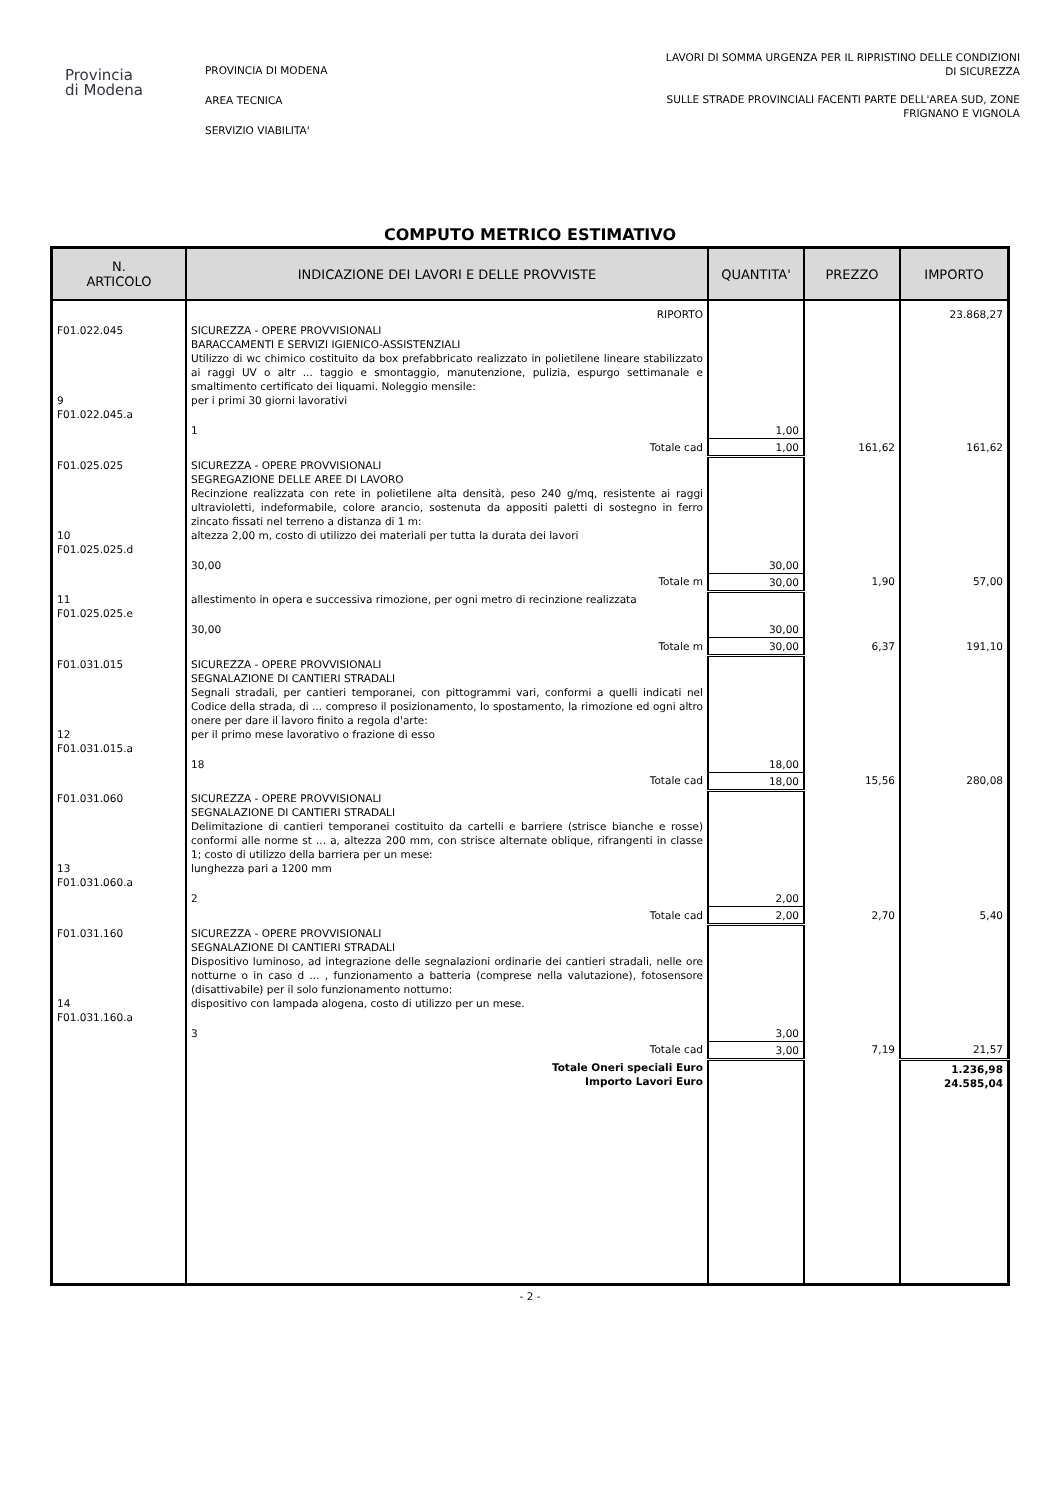Provincia
di Modena
PROVINCIA DI MODENA
AREA TECNICA
SERVIZIO VIABILITA'
LAVORI DI SOMMA URGENZA PER IL RIPRISTINO DELLE CONDIZIONI
DI SICUREZZA
SULLE STRADE PROVINCIALI FACENTI PARTE DELL'AREA SUD, ZONE
FRIGNANO E VIGNOLA
COMPUTO METRICO ESTIMATIVO
| N. ARTICOLO | INDICAZIONE DEI LAVORI E DELLE PROVVISTE | QUANTITA' | PREZZO | IMPORTO |
| --- | --- | --- | --- | --- |
| | RIPORTO | | | 23.868,27 |
| F01.022.045 9 F01.022.045.a | SICUREZZA - OPERE PROVVISIONALI BARACCAMENTI E SERVIZI IGIENICO-ASSISTENZIALI Utilizzo di wc chimico costituito da box prefabbricato realizzato in polietilene lineare stabilizzato ai raggi UV o altr ... taggio e smontaggio, manutenzione, pulizia, espurgo settimanale e smaltimento certificato dei liquami. Noleggio mensile: per i primi 30 giorni lavorativi | | | |
| | 1 | 1,00 | | |
| | Totale cad | 1,00 | 161,62 | 161,62 |
| F01.025.025 10 F01.025.025.d | SICUREZZA - OPERE PROVVISIONALI SEGREGAZIONE DELLE AREE DI LAVORO Recinzione realizzata con rete in polietilene alta densità, peso 240 g/mq, resistente ai raggi ultravioletti, indeformabile, colore arancio, sostenuta da appositi paletti di sostegno in ferro zincato fissati nel terreno a distanza di 1 m: altezza 2,00 m, costo di utilizzo dei materiali per tutta la durata dei lavori | | | |
| | 30,00 | 30,00 | | |
| | Totale m | 30,00 | 1,90 | 57,00 |
| 11 F01.025.025.e | allestimento in opera e successiva rimozione, per ogni metro di recinzione realizzata | | | |
| | 30,00 | 30,00 | | |
| | Totale m | 30,00 | 6,37 | 191,10 |
| F01.031.015 12 F01.031.015.a | SICUREZZA - OPERE PROVVISIONALI SEGNALAZIONE DI CANTIERI STRADALI Segnali stradali, per cantieri temporanei, con pittogrammi vari, conformi a quelli indicati nel Codice della strada, di ... compreso il posizionamento, lo spostamento, la rimozione ed ogni altro onere per dare il lavoro finito a regola d'arte: per il primo mese lavorativo o frazione di esso | | | |
| | 18 | 18,00 | | |
| | Totale cad | 18,00 | 15,56 | 280,08 |
| F01.031.060 13 F01.031.060.a | SICUREZZA - OPERE PROVVISIONALI SEGNALAZIONE DI CANTIERI STRADALI Delimitazione di cantieri temporanei costituito da cartelli e barriere (strisce bianche e rosse) conformi alle norme st ... a, altezza 200 mm, con strisce alternate oblique, rifrangenti in classe 1; costo di utilizzo della barriera per un mese: lunghezza pari a 1200 mm | | | |
| | 2 | 2,00 | | |
| | Totale cad | 2,00 | 2,70 | 5,40 |
| F01.031.160 14 F01.031.160.a | SICUREZZA - OPERE PROVVISIONALI SEGNALAZIONE DI CANTIERI STRADALI Dispositivo luminoso, ad integrazione delle segnalazioni ordinarie dei cantieri stradali, nelle ore notturne o in caso d ... , funzionamento a batteria (comprese nella valutazione), fotosensore (disattivabile) per il solo funzionamento notturno: dispositivo con lampada alogena, costo di utilizzo per un mese. | | | |
| | 3 | 3,00 | | |
| | Totale cad | 3,00 | 7,19 | 21,57 |
| | Totale Oneri speciali Euro Importo Lavori Euro | | | 1.236,98 24.585,04 |
- 2 -